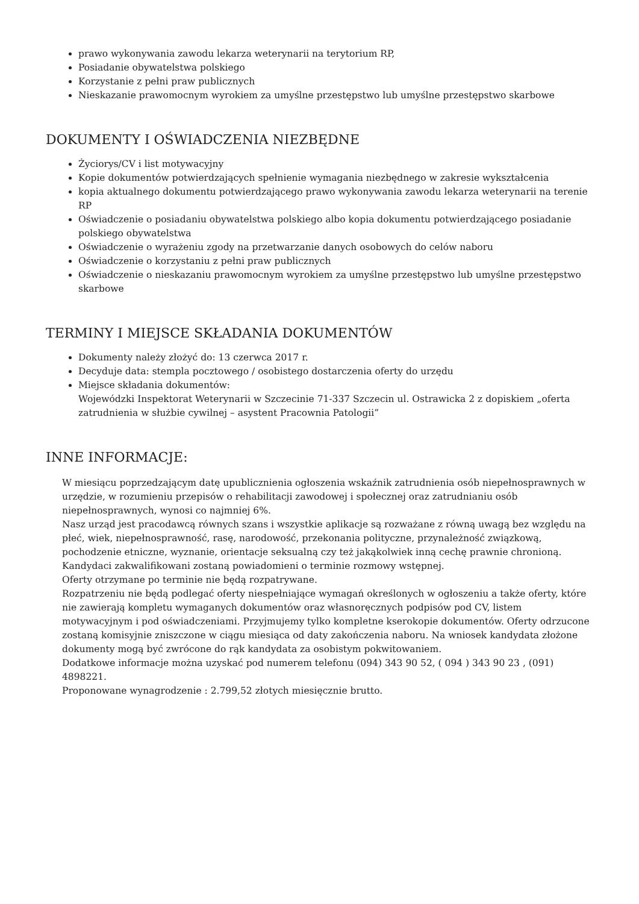prawo wykonywania zawodu lekarza weterynarii na terytorium RP,
Posiadanie obywatelstwa polskiego
Korzystanie z pełni praw publicznych
Nieskazanie prawomocnym wyrokiem za umyślne przestępstwo lub umyślne przestępstwo skarbowe
DOKUMENTY I OŚWIADCZENIA NIEZBĘDNE
Życiorys/CV i list motywacyjny
Kopie dokumentów potwierdzających spełnienie wymagania niezbędnego w zakresie wykształcenia
kopia aktualnego dokumentu potwierdzającego prawo wykonywania zawodu lekarza weterynarii na terenie RP
Oświadczenie o posiadaniu obywatelstwa polskiego albo kopia dokumentu potwierdzającego posiadanie polskiego obywatelstwa
Oświadczenie o wyrażeniu zgody na przetwarzanie danych osobowych do celów naboru
Oświadczenie o korzystaniu z pełni praw publicznych
Oświadczenie o nieskazaniu prawomocnym wyrokiem za umyślne przestępstwo lub umyślne przestępstwo skarbowe
TERMINY I MIEJSCE SKŁADANIA DOKUMENTÓW
Dokumenty należy złożyć do: 13 czerwca 2017 r.
Decyduje data: stempla pocztowego / osobistego dostarczenia oferty do urzędu
Miejsce składania dokumentów:
Wojewódzki Inspektorat Weterynarii w Szczecinie 71-337 Szczecin ul. Ostrawicka 2 z dopiskiem „oferta zatrudnienia w służbie cywilnej – asystent Pracownia Patologii”
INNE INFORMACJE:
W miesiącu poprzedzającym datę upublicznienia ogłoszenia wskaźnik zatrudnienia osób niepełnosprawnych w urzędzie, w rozumieniu przepisów o rehabilitacji zawodowej i społecznej oraz zatrudnianiu osób niepełnosprawnych, wynosi co najmniej 6%.
Nasz urząd jest pracodawcą równych szans i wszystkie aplikacje są rozważane z równą uwagą bez względu na płeć, wiek, niepełnosprawność, rasę, narodowość, przekonania polityczne, przynależność związkową, pochodzenie etniczne, wyznanie, orientacje seksualną czy też jakąkolwiek inną cechę prawnie chronioną.
Kandydaci zakwalifikowani zostaną powiadomieni o terminie rozmowy wstępnej.
Oferty otrzymane po terminie nie będą rozpatrywane.
Rozpatrzeniu nie będą podlegać oferty niespełniające wymagań określonych w ogłoszeniu a także oferty, które nie zawierają kompletu wymaganych dokumentów oraz własnoręcznych podpisów pod CV, listem motywacyjnym i pod oświadczeniami. Przyjmujemy tylko kompletne kserokopie dokumentów. Oferty odrzucone zostaną komisyjnie zniszczone w ciągu miesiąca od daty zakończenia naboru. Na wniosek kandydata złożone dokumenty mogą być zwrócone do rąk kandydata za osobistym pokwitowaniem.
Dodatkowe informacje można uzyskać pod numerem telefonu (094) 343 90 52, ( 094 ) 343 90 23 , (091) 4898221.
Proponowane wynagrodzenie : 2.799,52 złotych miesięcznie brutto.